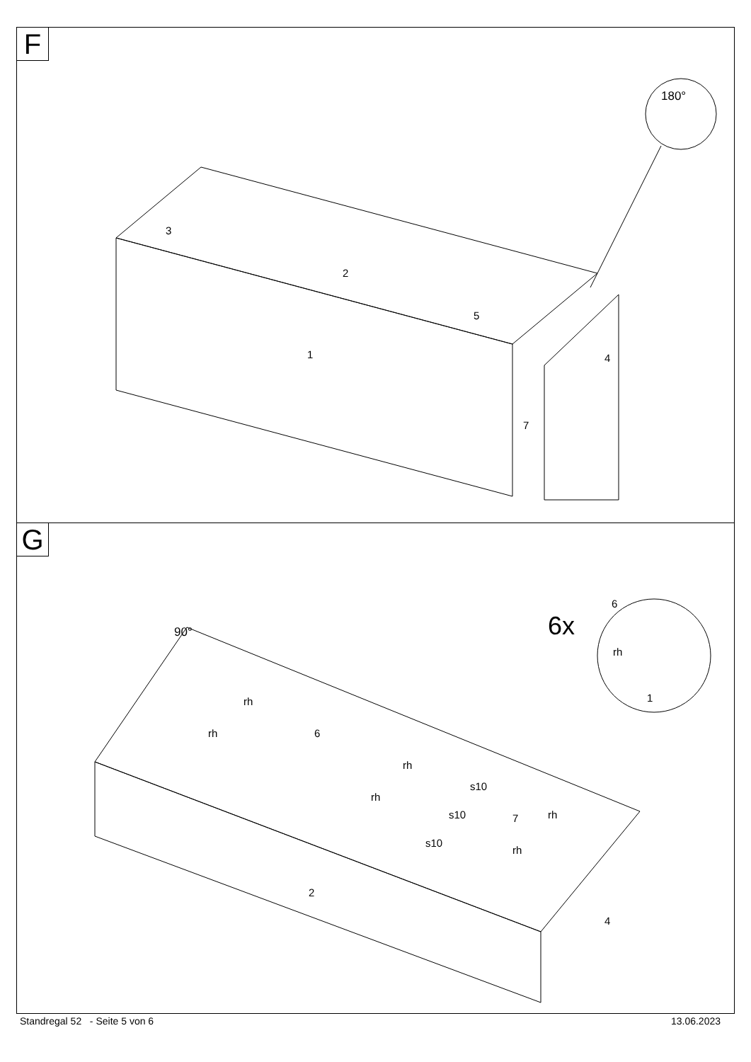F
180°
3
2
5
1
4
7
G
6x
90°
6
rh
1
rh
rh
6
rh
rh
s10
s10
s10
7
rh
rh
2
4
Standregal 52 - Seite 5 von 6 13.06.2023